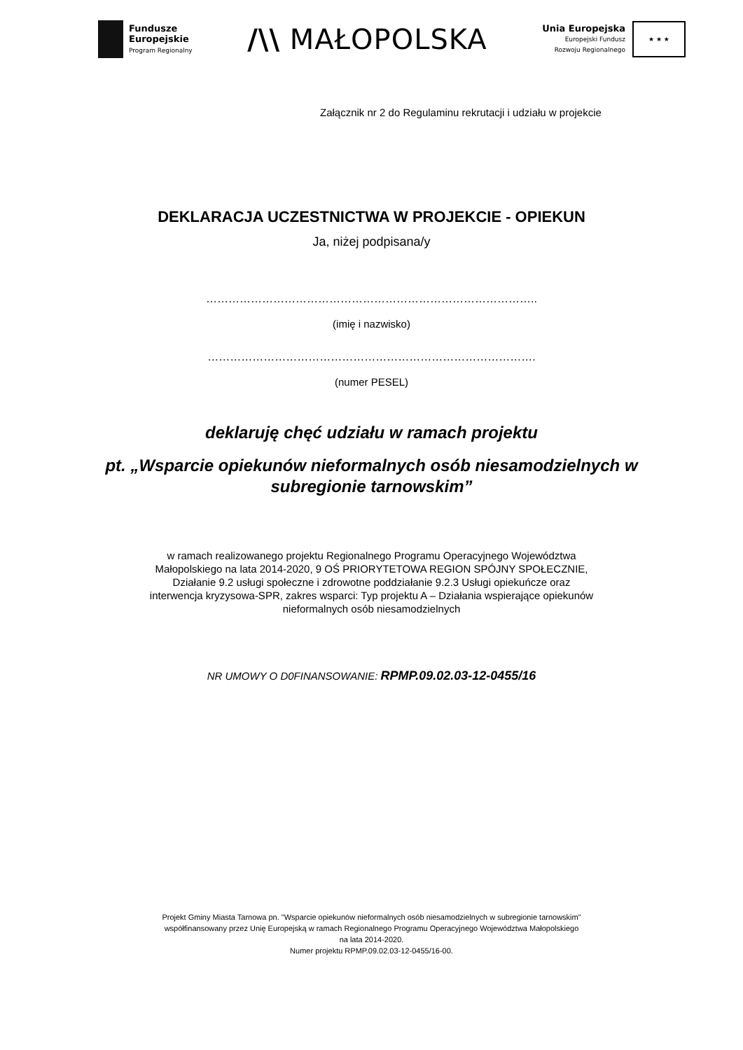Fundusze
Europejskie
Program Regionalny
/\\ MAŁOPOLSKA
Unia Europejska
Europejski Fundusz
Rozwoju Regionalnego
★ ★ ★
Załącznik nr 2 do Regulaminu rekrutacji i udziału w projekcie
DEKLARACJA UCZESTNICTWA W PROJEKCIE - OPIEKUN
Ja, niżej podpisana/y
……………………………………………………………………………..
(imię i nazwisko)
…………………………………………………………………………….
(numer PESEL)
deklaruję chęć udziału w ramach projektu
pt. „Wsparcie opiekunów nieformalnych osób niesamodzielnych w subregionie tarnowskim”
w ramach realizowanego projektu Regionalnego Programu Operacyjnego Województwa Małopolskiego na lata 2014-2020, 9 OŚ PRIORYTETOWA REGION SPÓJNY SPOŁECZNIE, Działanie 9.2 usługi społeczne i zdrowotne poddziałanie 9.2.3 Usługi opiekuńcze oraz interwencja kryzysowa-SPR, zakres wsparci: Typ projektu A – Działania wspierające opiekunów nieformalnych osób niesamodzielnych
NR UMOWY O D0FINANSOWANIE: RPMP.09.02.03-12-0455/16
Projekt Gminy Miasta Tarnowa pn. "Wsparcie opiekunów nieformalnych osób niesamodzielnych w subregionie tarnowskim"
współfinansowany przez Unię Europejską w ramach Regionalnego Programu Operacyjnego Województwa Małopolskiego
na lata 2014-2020.
Numer projektu RPMP.09.02.03-12-0455/16-00.